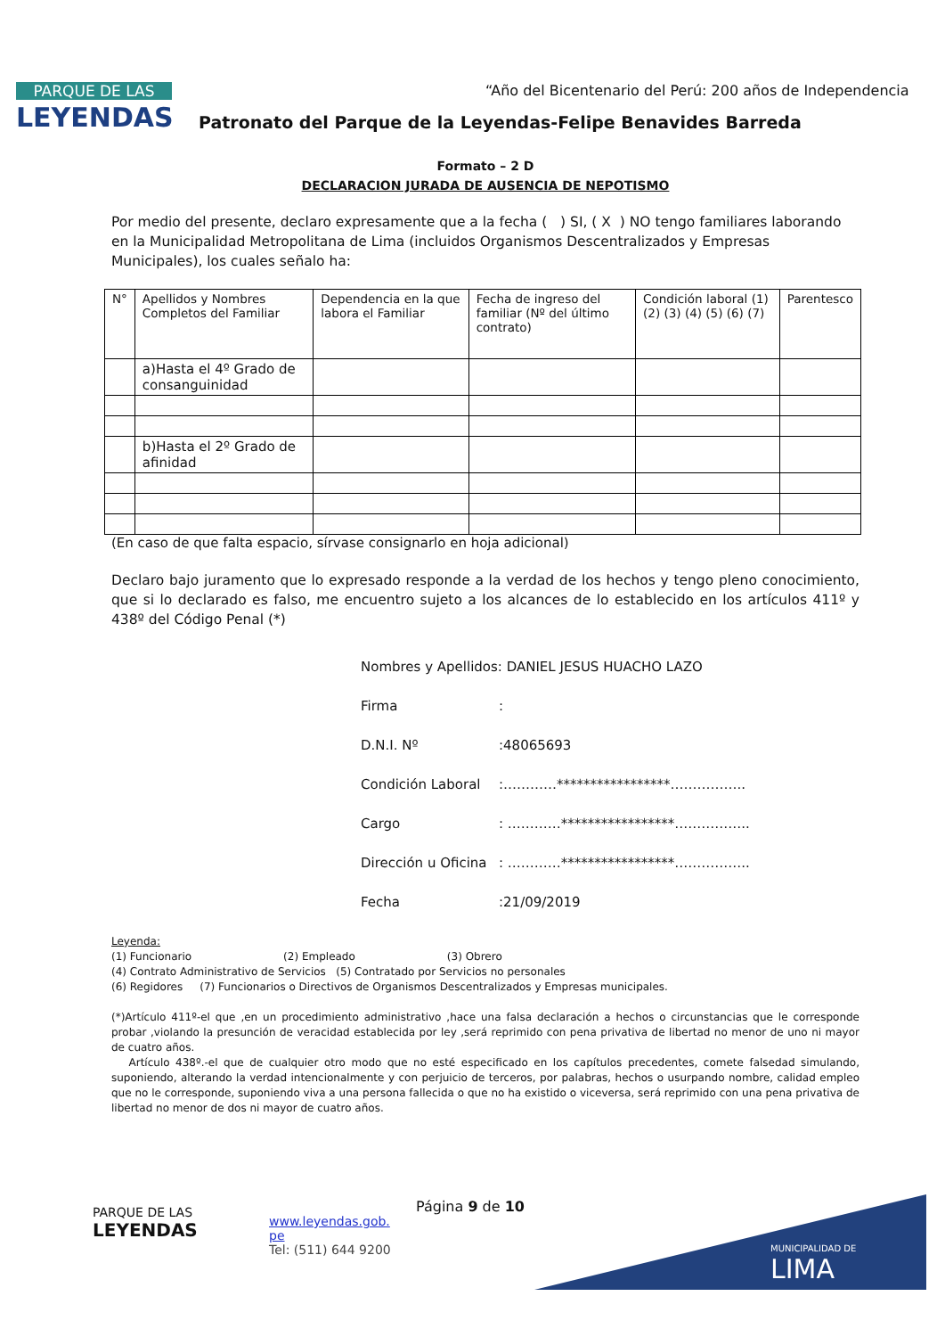PARQUE DE LAS
LEYENDAS
“Año del Bicentenario del Perú: 200 años de Independencia
Patronato del Parque de la Leyendas-Felipe Benavides Barreda
Formato – 2 D
DECLARACION JURADA DE AUSENCIA DE NEPOTISMO
Por medio del presente, declaro expresamente que a la fecha ( ) SI, ( X ) NO tengo familiares laborando en la Municipalidad Metropolitana de Lima (incluidos Organismos Descentralizados y Empresas Municipales), los cuales señalo ha:
| N° | Apellidos y Nombres Completos del Familiar | Dependencia en la que labora el Familiar | Fecha de ingreso del familiar (Nº del último contrato) | Condición laboral (1) (2) (3) (4) (5) (6) (7) | Parentesco |
| | a)Hasta el 4º Grado de consanguinidad | | | | |
| | b)Hasta el 2º Grado de afinidad | | | | |
(En caso de que falta espacio, sírvase consignarlo en hoja adicional)
Declaro bajo juramento que lo expresado responde a la verdad de los hechos y tengo pleno conocimiento, que si lo declarado es falso, me encuentro sujeto a los alcances de lo establecido en los artículos 411º y 438º del Código Penal (*)
Nombres y Apellidos: DANIEL JESUS HUACHO LAZO
Firma:
D.N.I. Nº:48065693
Condición Laboral:…………*****************……………..
Cargo: …………*****************……………..
Dirección u Oficina: …………*****************……………..
Fecha:21/09/2019
Leyenda:
(1) Funcionario (2) Empleado (3) Obrero
(4) Contrato Administrativo de Servicios (5) Contratado por Servicios no personales
(6) Regidores (7) Funcionarios o Directivos de Organismos Descentralizados y Empresas municipales.
(*)Artículo 411º-el que ,en un procedimiento administrativo ,hace una falsa declaración a hechos o circunstancias que le corresponde probar ,violando la presunción de veracidad establecida por ley ,será reprimido con pena privativa de libertad no menor de uno ni mayor de cuatro años.
Artículo 438º.-el que de cualquier otro modo que no esté especificado en los capítulos precedentes, comete falsedad simulando, suponiendo, alterando la verdad intencionalmente y con perjuicio de terceros, por palabras, hechos o usurpando nombre, calidad empleo que no le corresponde, suponiendo viva a una persona fallecida o que no ha existido o viceversa, será reprimido con una pena privativa de libertad no menor de dos ni mayor de cuatro años.
PARQUE DE LAS
LEYENDAS
www.leyendas.gob.
pe
Tel: (511) 644 9200
Página 9 de 10
MUNICIPALIDAD DE
LIMA